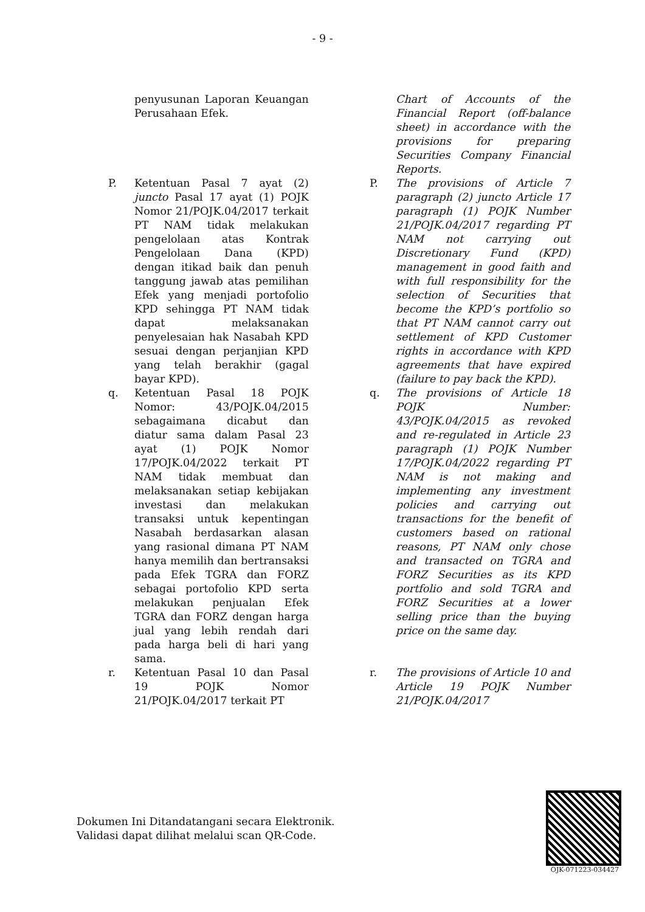- 9 -
| | penyusunan Laporan Keuangan Perusahaan Efek. | | | Chart of Accounts of the Financial Report (off-balance sheet) in accordance with the provisions for preparing Securities Company Financial Reports. |
| P. | Ketentuan Pasal 7 ayat (2) juncto Pasal 17 ayat (1) POJK Nomor 21/POJK.04/2017 terkait PT NAM tidak melakukan pengelolaan atas Kontrak Pengelolaan Dana (KPD) dengan itikad baik dan penuh tanggung jawab atas pemilihan Efek yang menjadi portofolio KPD sehingga PT NAM tidak dapat melaksanakan penyelesaian hak Nasabah KPD sesuai dengan perjanjian KPD yang telah berakhir (gagal bayar KPD). | | P. | The provisions of Article 7 paragraph (2) juncto Article 17 paragraph (1) POJK Number 21/POJK.04/2017 regarding PT NAM not carrying out Discretionary Fund (KPD) management in good faith and with full responsibility for the selection of Securities that become the KPD’s portfolio so that PT NAM cannot carry out settlement of KPD Customer rights in accordance with KPD agreements that have expired (failure to pay back the KPD). |
| q. | Ketentuan Pasal 18 POJK Nomor: 43/POJK.04/2015 sebagaimana dicabut dan diatur sama dalam Pasal 23 ayat (1) POJK Nomor 17/POJK.04/2022 terkait PT NAM tidak membuat dan melaksanakan setiap kebijakan investasi dan melakukan transaksi untuk kepentingan Nasabah berdasarkan alasan yang rasional dimana PT NAM hanya memilih dan bertransaksi pada Efek TGRA dan FORZ sebagai portofolio KPD serta melakukan penjualan Efek TGRA dan FORZ dengan harga jual yang lebih rendah dari pada harga beli di hari yang sama. | | q. | The provisions of Article 18 POJK Number: 43/POJK.04/2015 as revoked and re-regulated in Article 23 paragraph (1) POJK Number 17/POJK.04/2022 regarding PT NAM is not making and implementing any investment policies and carrying out transactions for the benefit of customers based on rational reasons, PT NAM only chose and transacted on TGRA and FORZ Securities as its KPD portfolio and sold TGRA and FORZ Securities at a lower selling price than the buying price on the same day. |
| r. | Ketentuan Pasal 10 dan Pasal 19 POJK Nomor 21/POJK.04/2017 terkait PT | | r. | The provisions of Article 10 and Article 19 POJK Number 21/POJK.04/2017 |
Dokumen Ini Ditandatangani secara Elektronik.
Validasi dapat dilihat melalui scan QR-Code.
OJK-071223-034427